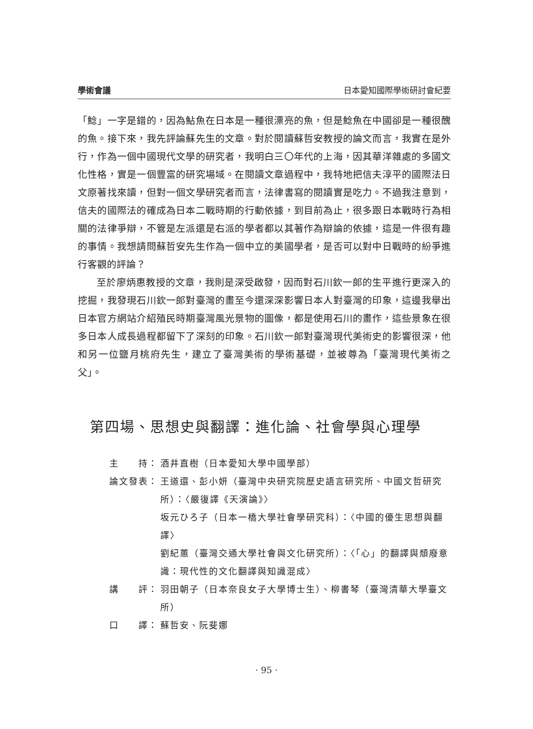學術會議 日本愛知國際學術研討會紀要
「鯰」一字是錯的，因為鮎魚在日本是一種很漂亮的魚，但是鯰魚在中國卻是一種很醜的魚。接下來，我先評論蘇先生的文章。對於閱讀蘇哲安教授的論文而言，我實在是外行，作為一個中國現代文學的研究者，我明白三〇年代的上海，因其華洋雜處的多國文化性格，實是一個豐富的研究場域。在閱讀文章過程中，我特地把信夫淳平的國際法日文原著找來讀，但對一個文學研究者而言，法律書寫的閱讀實是吃力。不過我注意到，信夫的國際法的確成為日本二戰時期的行動依據，到目前為止，很多跟日本戰時行為相關的法律爭辯，不管是左派還是右派的學者都以其著作為辯論的依據，這是一件很有趣的事情。我想請問蘇哲安先生作為一個中立的美國學者，是否可以對中日戰時的紛爭進行客觀的評論？
至於廖炳惠教授的文章，我則是深受啟發，因而對石川欽一郎的生平進行更深入的挖掘，我發現石川欽一郎對臺灣的畫至今還深深影響日本人對臺灣的印象，這邊我舉出日本官方網站介紹殖民時期臺灣風光景物的圖像，都是使用石川的畫作，這些景象在很多日本人成長過程都留下了深刻的印象。石川欽一郎對臺灣現代美術史的影響很深，他和另一位鹽月桃府先生，建立了臺灣美術的學術基礎，並被尊為「臺灣現代美術之父」。
第四場、思想史與翻譯：進化論、社會學與心理學
主　　持： 酒井直樹（日本愛知大學中國學部）
論文發表： 王道還、彭小妍（臺灣中央研究院歷史語言研究所、中國文哲研究所）：〈嚴復譯《天演論》〉
坂元ひろ子（日本一橋大學社會學研究科）：〈中國的優生思想與翻譯〉
劉紀蕙（臺灣交通大學社會與文化研究所）：〈「心」的翻譯與頽廢意識：現代性的文化翻譯與知識混成〉
講　　評： 羽田朝子（日本奈良女子大學博士生）、柳書琴（臺灣清華大學臺文所）
口　　譯： 蘇哲安、阮斐娜
· 95 ·